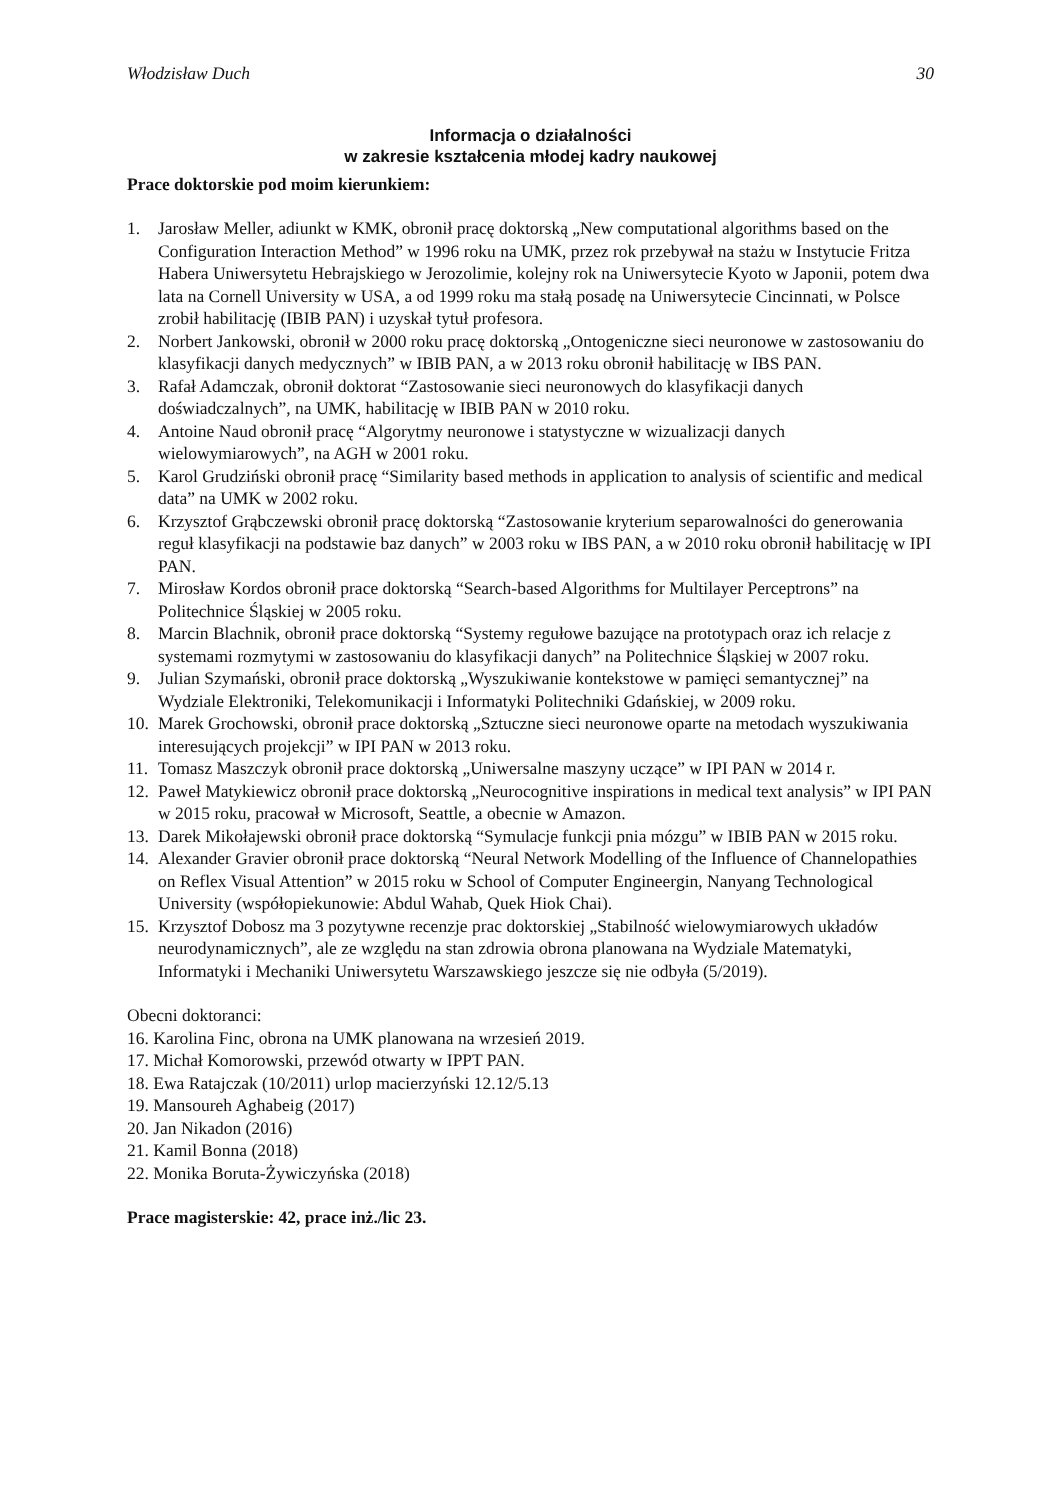Włodzisław Duch 30
Informacja o działalności
w zakresie kształcenia młodej kadry naukowej
Prace doktorskie pod moim kierunkiem:
1. Jarosław Meller, adiunkt w KMK, obronił pracę doktorską „New computational algorithms based on the Configuration Interaction Method” w 1996 roku na UMK, przez rok przebywał na stażu w Instytucie Fritza Habera Uniwersytetu Hebrajskiego w Jerozolimie, kolejny rok na Uniwersytecie Kyoto w Japonii, potem dwa lata na Cornell University w USA, a od 1999 roku ma stałą posadę na Uniwersytecie Cincinnati, w Polsce zrobił habilitację (IBIB PAN) i uzyskał tytuł profesora.
2. Norbert Jankowski, obronił w 2000 roku pracę doktorską „Ontogeniczne sieci neuronowe w zastosowaniu do klasyfikacji danych medycznych” w IBIB PAN, a w 2013 roku obronił habilitację w IBS PAN.
3. Rafał Adamczak, obronił doktorat “Zastosowanie sieci neuronowych do klasyfikacji danych doświadczalnych”, na UMK, habilitację w IBIB PAN w 2010 roku.
4. Antoine Naud obronił pracę “Algorytmy neuronowe i statystyczne w wizualizacji danych wielowymiarowych”, na AGH w 2001 roku.
5. Karol Grudziński obronił pracę “Similarity based methods in application to analysis of scientific and medical data” na UMK w 2002 roku.
6. Krzysztof Grąbczewski obronił pracę doktorską “Zastosowanie kryterium separowalności do generowania reguł klasyfikacji na podstawie baz danych” w 2003 roku w IBS PAN, a w 2010 roku obronił habilitację w IPI PAN.
7. Mirosław Kordos obronił prace doktorską “Search-based Algorithms for Multilayer Perceptrons” na Politechnice Śląskiej w 2005 roku.
8. Marcin Blachnik, obronił prace doktorską “Systemy regułowe bazujące na prototypach oraz ich relacje z systemami rozmytymi w zastosowaniu do klasyfikacji danych” na Politechnice Śląskiej w 2007 roku.
9. Julian Szymański, obronił prace doktorską „Wyszukiwanie kontekstowe w pamięci semantycznej” na Wydziale Elektroniki, Telekomunikacji i Informatyki Politechniki Gdańskiej, w 2009 roku.
10. Marek Grochowski, obronił prace doktorską „Sztuczne sieci neuronowe oparte na metodach wyszukiwania interesujących projekcji” w IPI PAN w 2013 roku.
11. Tomasz Maszczyk obronił prace doktorską „Uniwersalne maszyny uczące” w IPI PAN w 2014 r.
12. Paweł Matykiewicz obronił prace doktorską „Neurocognitive inspirations in medical text analysis” w IPI PAN w 2015 roku, pracował w Microsoft, Seattle, a obecnie w Amazon.
13. Darek Mikołajewski obronił prace doktorską “Symulacje funkcji pnia mózgu” w IBIB PAN w 2015 roku.
14. Alexander Gravier obronił prace doktorską “Neural Network Modelling of the Influence of Channelopathies on Reflex Visual Attention” w 2015 roku w School of Computer Engineergin, Nanyang Technological University (współopiekunowie: Abdul Wahab, Quek Hiok Chai).
15. Krzysztof Dobosz ma 3 pozytywne recenzje prac doktorskiej „Stabilność wielowymiarowych układów neurodynamicznych”, ale ze względu na stan zdrowia obrona planowana na Wydziale Matematyki, Informatyki i Mechaniki Uniwersytetu Warszawskiego jeszcze się nie odbyła (5/2019).
Obecni doktoranci:
16. Karolina Finc, obrona na UMK planowana na wrzesień 2019.
17. Michał Komorowski, przewód otwarty w IPPT PAN.
18. Ewa Ratajczak (10/2011) urlop macierzyński 12.12/5.13
19. Mansoureh Aghabeig (2017)
20. Jan Nikadon (2016)
21. Kamil Bonna (2018)
22. Monika Boruta-Żywiczyńska (2018)
Prace magisterskie: 42, prace inż./lic 23.